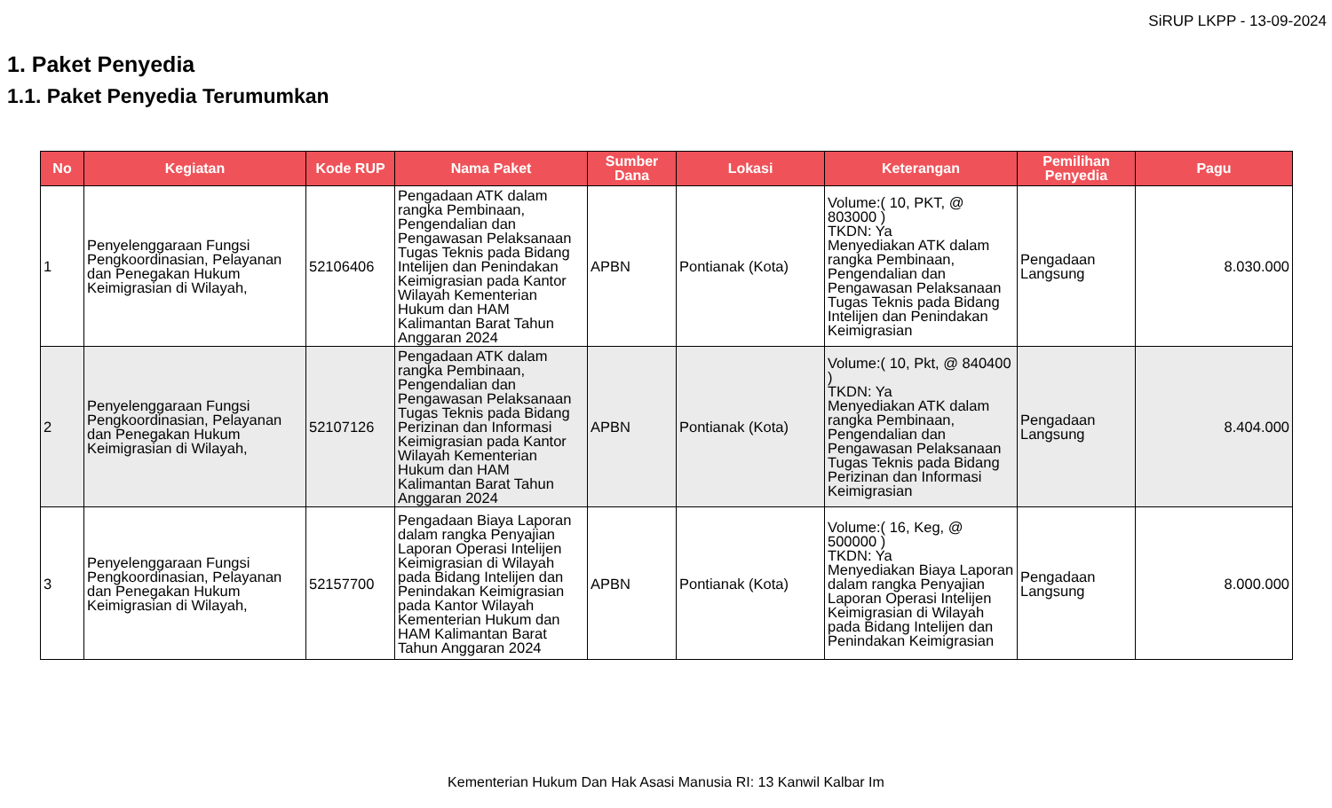SiRUP LKPP - 13-09-2024
1. Paket Penyedia
1.1. Paket Penyedia Terumumkan
| No | Kegiatan | Kode RUP | Nama Paket | Sumber Dana | Lokasi | Keterangan | Pemilihan Penyedia | Pagu |
| --- | --- | --- | --- | --- | --- | --- | --- | --- |
| 1 | Penyelenggaraan Fungsi Pengkoordinasian, Pelayanan dan Penegakan Hukum Keimigrasian di Wilayah, | 52106406 | Pengadaan ATK dalam rangka Pembinaan, Pengendalian dan Pengawasan Pelaksanaan Tugas Teknis pada Bidang Intelijen dan Penindakan Keimigrasian pada Kantor Wilayah Kementerian Hukum dan HAM Kalimantan Barat Tahun Anggaran 2024 | APBN | Pontianak (Kota) | Volume:( 10, PKT, @ 803000 ) TKDN: Ya Menyediakan ATK dalam rangka Pembinaan, Pengendalian dan Pengawasan Pelaksanaan Tugas Teknis pada Bidang Intelijen dan Penindakan Keimigrasian | Pengadaan Langsung | 8.030.000 |
| 2 | Penyelenggaraan Fungsi Pengkoordinasian, Pelayanan dan Penegakan Hukum Keimigrasian di Wilayah, | 52107126 | Pengadaan ATK dalam rangka Pembinaan, Pengendalian dan Pengawasan Pelaksanaan Tugas Teknis pada Bidang Perizinan dan Informasi Keimigrasian pada Kantor Wilayah Kementerian Hukum dan HAM Kalimantan Barat Tahun Anggaran 2024 | APBN | Pontianak (Kota) | Volume:( 10, Pkt, @ 840400 ) TKDN: Ya Menyediakan ATK dalam rangka Pembinaan, Pengendalian dan Pengawasan Pelaksanaan Tugas Teknis pada Bidang Perizinan dan Informasi Keimigrasian | Pengadaan Langsung | 8.404.000 |
| 3 | Penyelenggaraan Fungsi Pengkoordinasian, Pelayanan dan Penegakan Hukum Keimigrasian di Wilayah, | 52157700 | Pengadaan Biaya Laporan dalam rangka Penyajian Laporan Operasi Intelijen Keimigrasian di Wilayah pada Bidang Intelijen dan Penindakan Keimigrasian pada Kantor Wilayah Kementerian Hukum dan HAM Kalimantan Barat Tahun Anggaran 2024 | APBN | Pontianak (Kota) | Volume:( 16, Keg, @ 500000 ) TKDN: Ya Menyediakan Biaya Laporan dalam rangka Penyajian Laporan Operasi Intelijen Keimigrasian di Wilayah pada Bidang Intelijen dan Penindakan Keimigrasian | Pengadaan Langsung | 8.000.000 |
Kementerian Hukum Dan Hak Asasi Manusia RI: 13 Kanwil Kalbar Im